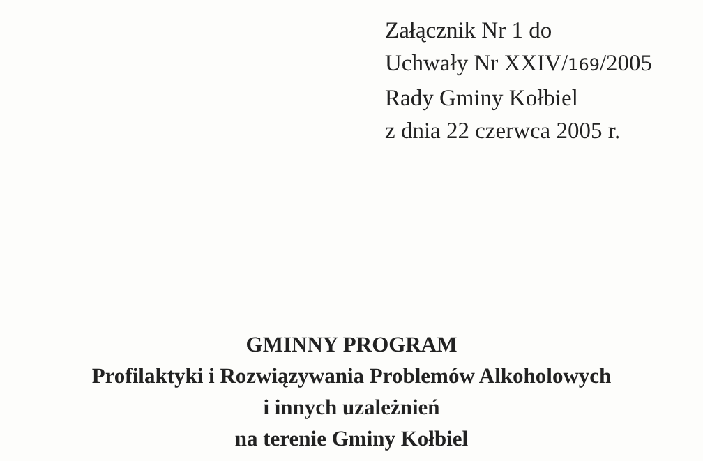Załącznik Nr 1 do
Uchwały Nr XXIV/169/2005
Rady Gminy Kołbiel
z dnia 22 czerwca 2005 r.
GMINNY PROGRAM
Profilaktyki i Rozwiązywania Problemów Alkoholowych
i innych uzależnień
na terenie Gminy Kołbiel